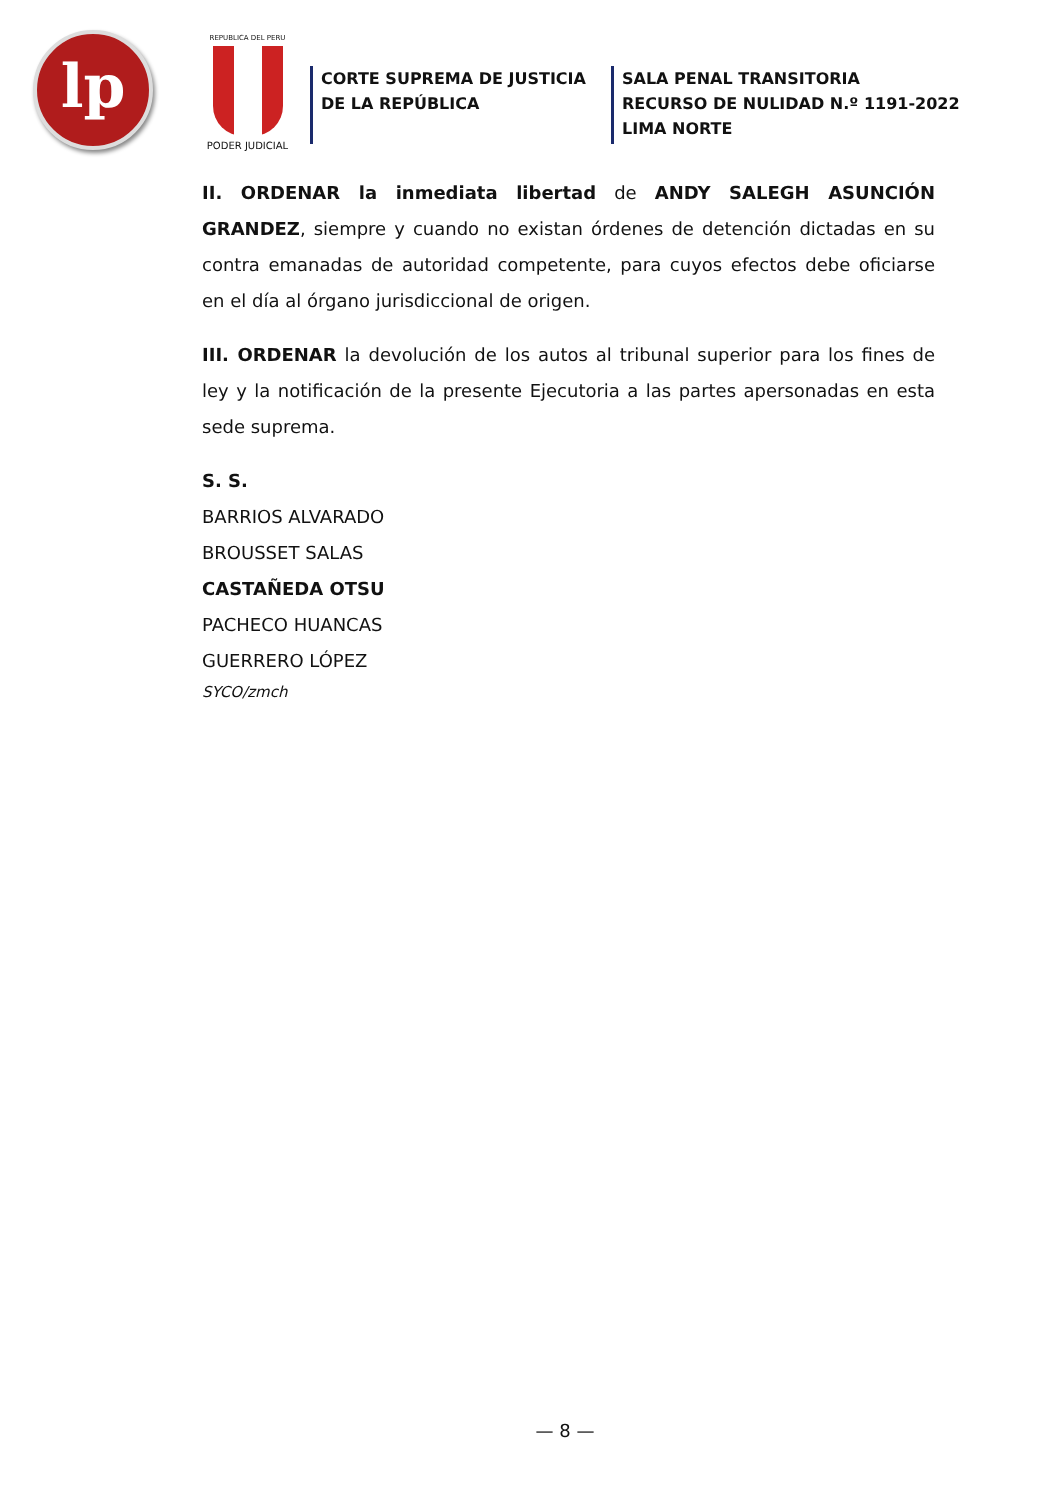lp
REPUBLICA DEL PERU
PODER JUDICIAL
CORTE SUPREMA DE JUSTICIA
DE LA REPÚBLICA
SALA PENAL TRANSITORIA
RECURSO DE NULIDAD N.º 1191-2022
LIMA NORTE
II. ORDENAR la inmediata libertad de ANDY SALEGH ASUNCIÓN GRANDEZ, siempre y cuando no existan órdenes de detención dictadas en su contra emanadas de autoridad competente, para cuyos efectos debe oficiarse en el día al órgano jurisdiccional de origen.
III. ORDENAR la devolución de los autos al tribunal superior para los fines de ley y la notificación de la presente Ejecutoria a las partes apersonadas en esta sede suprema.
S. S.
BARRIOS ALVARADO
BROUSSET SALAS
CASTAÑEDA OTSU
PACHECO HUANCAS
GUERRERO LÓPEZ
SYCO/zmch
— 8 —